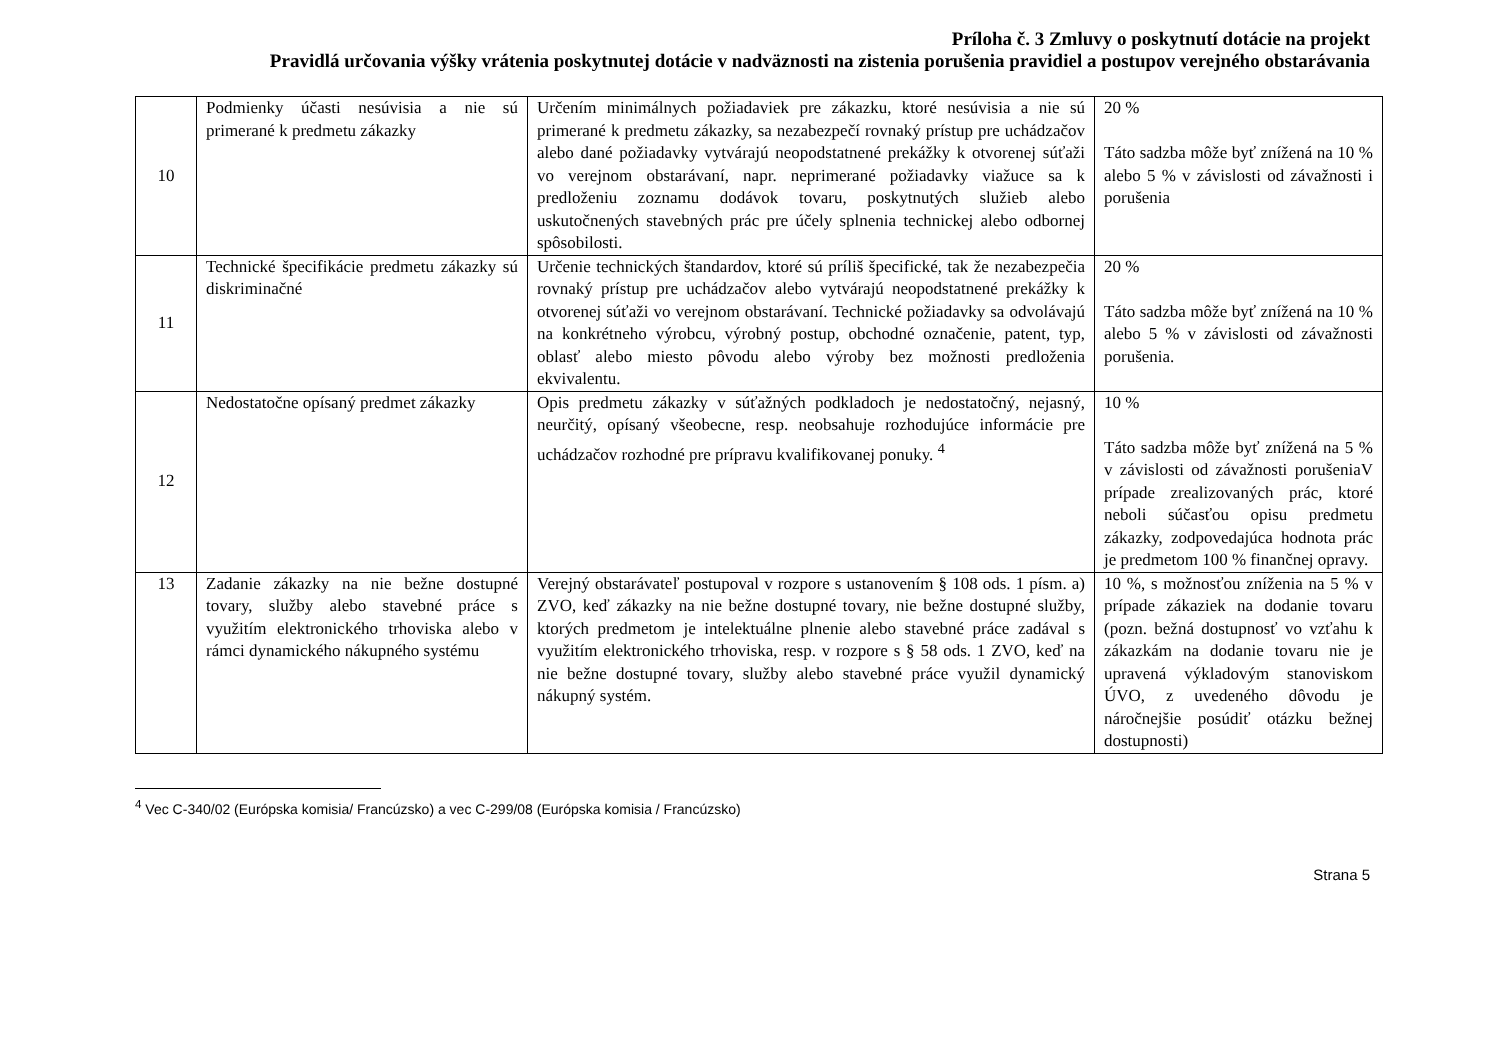Príloha č. 3 Zmluvy o poskytnutí dotácie na projekt
Pravidlá určovania výšky vrátenia poskytnutej dotácie v nadväznosti na zistenia porušenia pravidiel a postupov verejného obstarávania
| 10 | Podmienky účasti nesúvisia a nie sú primerané k predmetu zákazky | Určením minimálnych požiadaviek pre zákazku, ktoré nesúvisia a nie sú primerané k predmetu zákazky, sa nezabezpečí rovnaký prístup pre uchádzačov alebo dané požiadavky vytvárajú neopodstatnené prekážky k otvorenej súťaži vo verejnom obstarávaní, napr. neprimerané požiadavky viažuce sa k predloženiu zoznamu dodávok tovaru, poskytnutých služieb alebo uskutočnených stavebných prác pre účely splnenia technickej alebo odbornej spôsobilosti. | 20 % Táto sadzba môže byť znížená na 10 % alebo 5 % v závislosti od závažnosti i porušenia |
| 11 | Technické špecifikácie predmetu zákazky sú diskriminačné | Určenie technických štandardov, ktoré sú príliš špecifické, tak že nezabezpečia rovnaký prístup pre uchádzačov alebo vytvárajú neopodstatnené prekážky k otvorenej súťaži vo verejnom obstarávaní. Technické požiadavky sa odvolávajú na konkrétneho výrobcu, výrobný postup, obchodné označenie, patent, typ, oblasť alebo miesto pôvodu alebo výroby bez možnosti predloženia ekvivalentu. | 20 % Táto sadzba môže byť znížená na 10 % alebo 5 % v závislosti od závažnosti porušenia. |
| 12 | Nedostatočne opísaný predmet zákazky | Opis predmetu zákazky v súťažných podkladoch je nedostatočný, nejasný, neurčitý, opísaný všeobecne, resp. neobsahuje rozhodujúce informácie pre uchádzačov rozhodné pre prípravu kvalifikovanej ponuky. <sup>4</sup> | 10 % Táto sadzba môže byť znížená na 5 % v závislosti od závažnosti porušeniaV prípade zrealizovaných prác, ktoré neboli súčasťou opisu predmetu zákazky, zodpovedajúca hodnota prác je predmetom 100 % finančnej opravy. |
| 13 | Zadanie zákazky na nie bežne dostupné tovary, služby alebo stavebné práce s využitím elektronického trhoviska alebo v rámci dynamického nákupného systému | Verejný obstarávateľ postupoval v rozpore s ustanovením § 108 ods. 1 písm. a) ZVO, keď zákazky na nie bežne dostupné tovary, nie bežne dostupné služby, ktorých predmetom je intelektuálne plnenie alebo stavebné práce zadával s využitím elektronického trhoviska, resp. v rozpore s § 58 ods. 1 ZVO, keď na nie bežne dostupné tovary, služby alebo stavebné práce využil dynamický nákupný systém. | 10 %, s možnosťou zníženia na 5 % v prípade zákaziek na dodanie tovaru (pozn. bežná dostupnosť vo vzťahu k zákazkám na dodanie tovaru nie je upravená výkladovým stanoviskom ÚVO, z uvedeného dôvodu je náročnejšie posúdiť otázku bežnej dostupnosti) |
<sup>4</sup> Vec C-340/02 (Európska komisia/ Francúzsko) a vec C-299/08 (Európska komisia / Francúzsko)
Strana 5